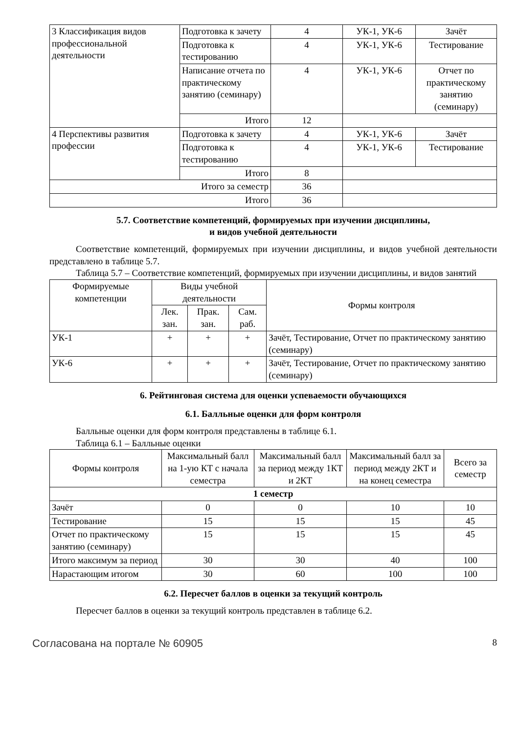| 3 Классификация видов профессиональной деятельности | Подготовка к зачету | 4 | УК-1, УК-6 | Зачёт |
| | Подготовка к тестированию | 4 | УК-1, УК-6 | Тестирование |
| | Написание отчета по практическому занятию (семинару) | 4 | УК-1, УК-6 | Отчет по практическому занятию (семинару) |
| | Итого | 12 | | |
| 4 Перспективы развития профессии | Подготовка к зачету | 4 | УК-1, УК-6 | Зачёт |
| | Подготовка к тестированию | 4 | УК-1, УК-6 | Тестирование |
| | Итого | 8 | | |
| Итого за семестр | | 36 | | |
| Итого | | 36 | | |
5.7. Соответствие компетенций, формируемых при изучении дисциплины,
и видов учебной деятельности
Соответствие компетенций, формируемых при изучении дисциплины, и видов учебной деятельности представлено в таблице 5.7.
Таблица 5.7 – Соответствие компетенций, формируемых при изучении дисциплины, и видов занятий
| Формируемые компетенции | Виды учебной деятельности | | | Формы контроля |
| --- | --- | --- | --- | --- |
| | Лек. зан. | Прак. зан. | Сам. раб. | |
| УК-1 | + | + | + | Зачёт, Тестирование, Отчет по практическому занятию (семинару) |
| УК-6 | + | + | + | Зачёт, Тестирование, Отчет по практическому занятию (семинару) |
6. Рейтинговая система для оценки успеваемости обучающихся
6.1. Балльные оценки для форм контроля
Балльные оценки для форм контроля представлены в таблице 6.1.
Таблица 6.1 – Балльные оценки
| Формы контроля | Максимальный балл на 1-ую КТ с начала семестра | Максимальный балл за период между 1КТ и 2КТ | Максимальный балл за период между 2КТ и на конец семестра | Всего за семестр |
| --- | --- | --- | --- | --- |
| 1 семестр | | | | |
| Зачёт | 0 | 0 | 10 | 10 |
| Тестирование | 15 | 15 | 15 | 45 |
| Отчет по практическому занятию (семинару) | 15 | 15 | 15 | 45 |
| Итого максимум за период | 30 | 30 | 40 | 100 |
| Нарастающим итогом | 30 | 60 | 100 | 100 |
6.2. Пересчет баллов в оценки за текущий контроль
Пересчет баллов в оценки за текущий контроль представлен в таблице 6.2.
Согласована на портале № 60905 8